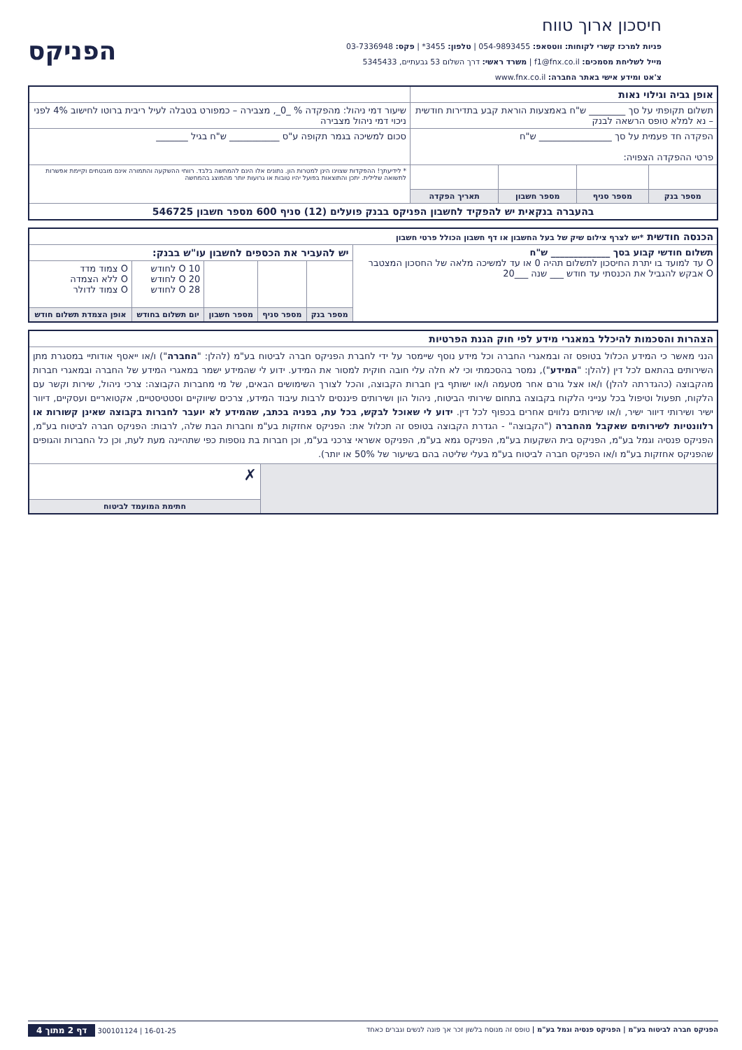חיסכון ארוך טווח
פניות למרכז קשרי לקוחות: ווטסאפ: 054-9893455 | טלפון: 3455* | פקס: 03-7336948
מייל לשליחת מסמכים: f1@fnx.co.il | משרד ראשי: דרך השלום 53 גבעתיים, 5345433
צ'אט ומידע אישי באתר החברה: www.fnx.co.il
הפניקס
| אופן גביה וגילוי נאות | | | | |
| תשלום תקופתי על סך ________ ש"ח באמצעות הוראת קבע בתדירות חודשית – נא למלא טופס הרשאה לבנק | | | | שיעור דמי ניהול: מהפקדה % _0_, מצבירה – כמפורט בטבלה לעיל ריבית ברוטו לחישוב 4% לפני ניכוי דמי ניהול מצבירה |
| הפקדה חד פעמית על סך ________________ ש"ח פרטי ההפקדה הצפויה: | | | | סכום למשיכה בגמר תקופה ע"ס ___________ ש"ח בגיל _______ |
| | | | | * לידיעתך! ההפקדות שצוינו הינן למטרות הון. נתונים אלו הינם להמחשה בלבד. רווחי ההשקעה והתמורה אינם מובטחים וקיימת אפשרות לתשואה שלילית. יתכן והתוצאות בפועל יהיו טובות או גרועות יותר מהמוצג בהמחשה |
| מספר בנק | מספר סניף | מספר חשבון | תאריך הפקדה | |
| בהעברה בנקאית יש להפקיד לחשבון הפניקס בבנק פועלים (12) סניף 600 מספר חשבון 546725 | | | | |
| הכנסה חודשית *יש לצרף צילום שיק של בעל החשבון או דף חשבון הכולל פרטי חשבון | | | | | |
| תשלום חודשי קבוע בסך _____________ ש"ח O עד למועד בו יתרת החיסכון לתשלום תהיה 0 או עד למשיכה מלאה של החסכון המצטבר O אבקש להגביל את הכנסתי עד חודש ___ שנה ___20 | יש להעביר את הכספים לחשבון עו"ש בבנק: | | | | |
| | | | | O 10 לחודש O 20 לחודש O 28 לחודש | O צמוד מדד O ללא הצמדה O צמוד לדולר |
| | מספר בנק | מספר סניף | מספר חשבון | יום תשלום בחודש | אופן הצמדת תשלום חודש |
| הצהרות והסכמות להיכלל במאגרי מידע לפי חוק הגנת הפרטיות | |
| הנני מאשר כי המידע הכלול בטופס זה ובמאגרי החברה וכל מידע נוסף שיימסר על ידי לחברת הפניקס חברה לביטוח בע"מ (להלן: " החברה ") ו/או ייאסף אודותיי במסגרת מתן השירותים בהתאם לכל דין (להלן: " המידע "), נמסר בהסכמתי וכי לא חלה עלי חובה חוקית למסור את המידע. ידוע לי שהמידע ישמר במאגרי המידע של החברה ובמאגרי חברות מהקבוצה (כהגדרתה להלן) ו/או אצל גורם אחר מטעמה ו/או ישותף בין חברות הקבוצה, והכל לצורך השימושים הבאים, של מי מחברות הקבוצה: צרכי ניהול, שירות וקשר עם הלקוח, תפעול וטיפול בכל ענייני הלקוח בקבוצה בתחום שירותי הביטוח, ניהול הון ושירותים פיננסים לרבות עיבוד המידע, צרכים שיווקיים וסטטיסטיים, אקטואריים ועסקיים, דיוור ישיר ושירותי דיוור ישיר, ו/או שירותים נלווים אחרים בכפוף לכל דין. ידוע לי שאוכל לבקש, בכל עת, בפניה בכתב, שהמידע לא יועבר לחברות בקבוצה שאינן קשורות או רלוונטיות לשירותים שאקבל מהחברה ("הקבוצה" - הגדרת הקבוצה בטופס זה תכלול את: הפניקס אחזקות בע"מ וחברות הבת שלה, לרבות: הפניקס חברה לביטוח בע"מ, הפניקס פנסיה וגמל בע"מ, הפניקס בית השקעות בע"מ, הפניקס גמא בע"מ, הפניקס אשראי צרכני בע"מ, וכן חברות בת נוספות כפי שתהיינה מעת לעת, וכן כל החברות והגופים שהפניקס אחזקות בע"מ ו/או הפניקס חברה לביטוח בע"מ בעלי שליטה בהם בשיעור של 50% או יותר). | |
| | ✗ |
| | חתימת המועמד לביטוח |
הפניקס חברה לביטוח בע"מ | הפניקס פנסיה וגמל בע"מ | טופס זה מנוסח בלשון זכר אך פונה לנשים וגברים כאחד 16-01-25 | 300101124 דף 2 מתוך 4